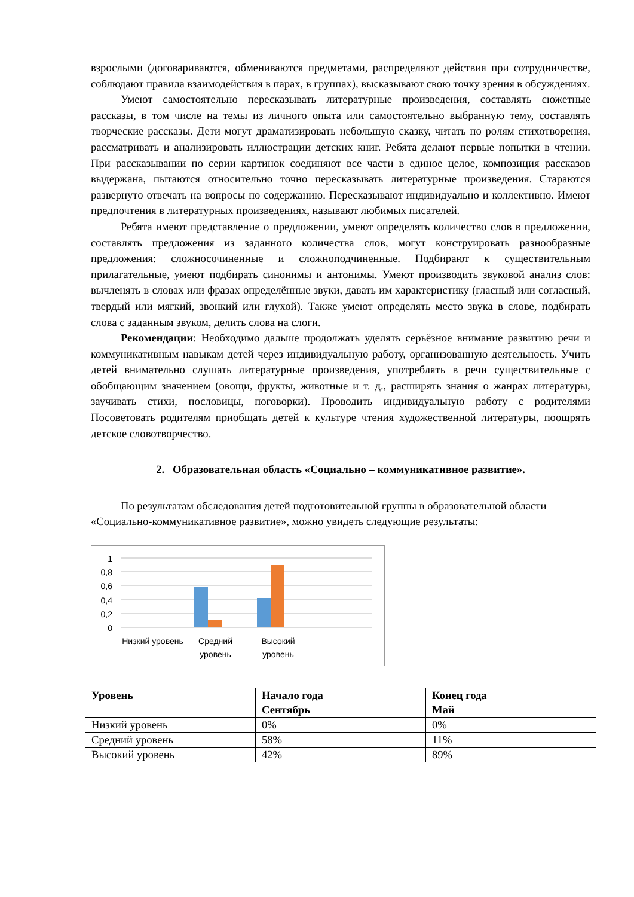взрослыми (договариваются, обмениваются предметами, распределяют действия при сотрудничестве, соблюдают правила взаимодействия в парах, в группах), высказывают свою точку зрения в обсуждениях.
Умеют самостоятельно пересказывать литературные произведения, составлять сюжетные рассказы, в том числе на темы из личного опыта или самостоятельно выбранную тему, составлять творческие рассказы. Дети могут драматизировать небольшую сказку, читать по ролям стихотворения, рассматривать и анализировать иллюстрации детских книг. Ребята делают первые попытки в чтении. При рассказывании по серии картинок соединяют все части в единое целое, композиция рассказов выдержана, пытаются относительно точно пересказывать литературные произведения. Стараются развернуто отвечать на вопросы по содержанию. Пересказывают индивидуально и коллективно. Имеют предпочтения в литературных произведениях, называют любимых писателей.
Ребята имеют представление о предложении, умеют определять количество слов в предложении, составлять предложения из заданного количества слов, могут конструировать разнообразные предложения: сложносочиненные и сложноподчиненные. Подбирают к существительным прилагательные, умеют подбирать синонимы и антонимы. Умеют производить звуковой анализ слов: вычленять в словах или фразах определённые звуки, давать им характеристику (гласный или согласный, твердый или мягкий, звонкий или глухой). Также умеют определять место звука в слове, подбирать слова с заданным звуком, делить слова на слоги.
Рекомендации: Необходимо дальше продолжать уделять серьёзное внимание развитию речи и коммуникативным навыкам детей через индивидуальную работу, организованную деятельность. Учить детей внимательно слушать литературные произведения, употреблять в речи существительные с обобщающим значением (овощи, фрукты, животные и т. д., расширять знания о жанрах литературы, заучивать стихи, пословицы, поговорки). Проводить индивидуальную работу с родителями Посоветовать родителям приобщать детей к культуре чтения художественной литературы, поощрять детское словотворчество.
2. Образовательная область «Социально – коммуникативное развитие».
По результатам обследования детей подготовительной группы в образовательной области «Социально-коммуникативное развитие», можно увидеть следующие результаты:
1
0,8
0,6
0,4
0,2
0
Низкий уровень Средний уровень Высокий уровень
| Уровень | Начало года Сентябрь | Конец года Май |
| --- | --- | --- |
| Низкий уровень | 0% | 0% |
| Средний уровень | 58% | 11% |
| Высокий уровень | 42% | 89% |